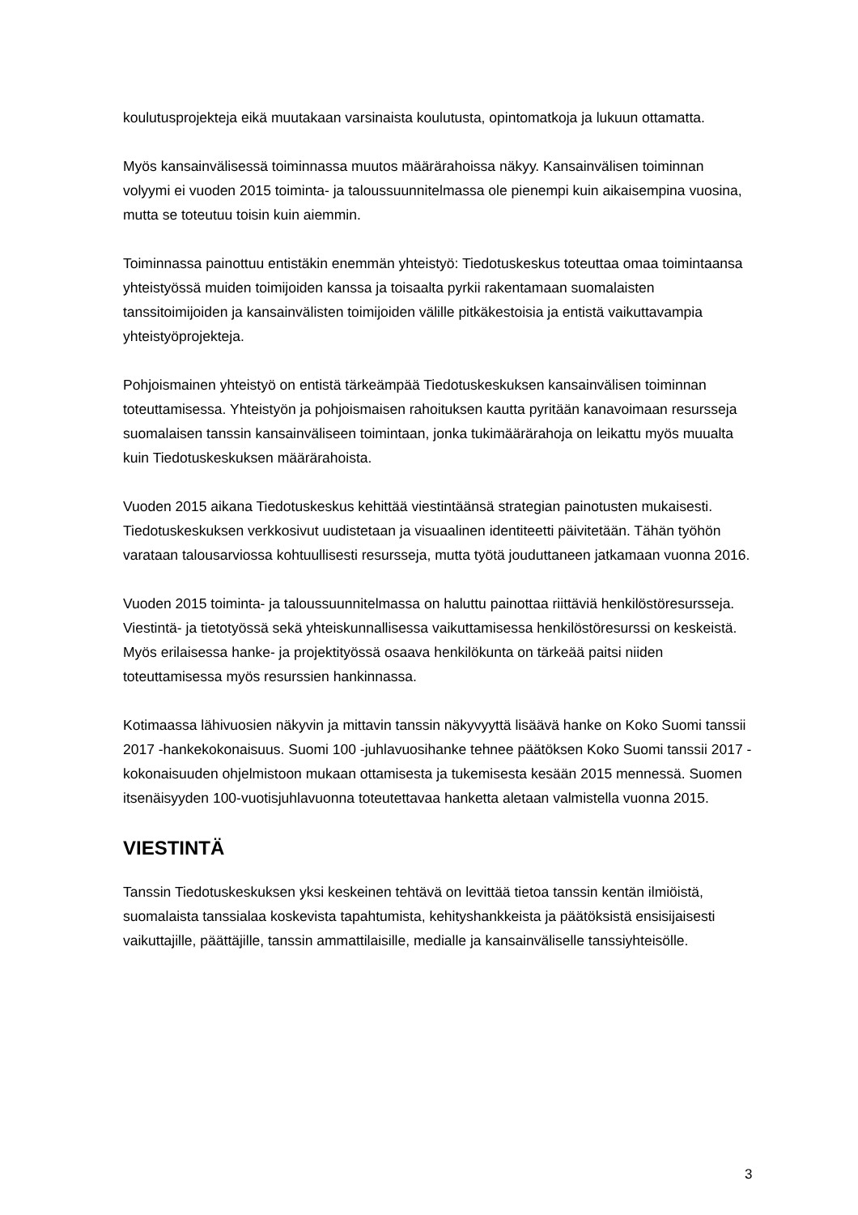koulutusprojekteja eikä muutakaan varsinaista koulutusta, opintomatkoja ja lukuun ottamatta.
Myös kansainvälisessä toiminnassa muutos määrärahoissa näkyy. Kansainvälisen toiminnan volyymi ei vuoden 2015 toiminta- ja taloussuunnitelmassa ole pienempi kuin aikaisempina vuosina, mutta se toteutuu toisin kuin aiemmin.
Toiminnassa painottuu entistäkin enemmän yhteistyö: Tiedotuskeskus toteuttaa omaa toimintaansa yhteistyössä muiden toimijoiden kanssa ja toisaalta pyrkii rakentamaan suomalaisten tanssitoimijoiden ja kansainvälisten toimijoiden välille pitkäkestoisia ja entistä vaikuttavampia yhteistyöprojekteja.
Pohjoismainen yhteistyö on entistä tärkeämpää Tiedotuskeskuksen kansainvälisen toiminnan toteuttamisessa. Yhteistyön ja pohjoismaisen rahoituksen kautta pyritään kanavoimaan resursseja suomalaisen tanssin kansainväliseen toimintaan, jonka tukimäärärahoja on leikattu myös muualta kuin Tiedotuskeskuksen määrärahoista.
Vuoden 2015 aikana Tiedotuskeskus kehittää viestintäänsä strategian painotusten mukaisesti. Tiedotuskeskuksen verkkosivut uudistetaan ja visuaalinen identiteetti päivitetään. Tähän työhön varataan talousarviossa kohtuullisesti resursseja, mutta työtä jouduttaneen jatkamaan vuonna 2016.
Vuoden 2015 toiminta- ja taloussuunnitelmassa on haluttu painottaa riittäviä henkilöstöresursseja. Viestintä- ja tietotyössä sekä yhteiskunnallisessa vaikuttamisessa henkilöstöresurssi on keskeistä. Myös erilaisessa hanke- ja projektityössä osaava henkilökunta on tärkeää paitsi niiden toteuttamisessa myös resurssien hankinnassa.
Kotimaassa lähivuosien näkyvin ja mittavin tanssin näkyvyyttä lisäävä hanke on Koko Suomi tanssii 2017 -hankekokonaisuus. Suomi 100 -juhlavuosihanke tehnee päätöksen Koko Suomi tanssii 2017 -kokonaisuuden ohjelmistoon mukaan ottamisesta ja tukemisesta kesään 2015 mennessä. Suomen itsenäisyyden 100-vuotisjuhlavuonna toteutettavaa hanketta aletaan valmistella vuonna 2015.
VIESTINTÄ
Tanssin Tiedotuskeskuksen yksi keskeinen tehtävä on levittää tietoa tanssin kentän ilmiöistä, suomalaista tanssialaa koskevista tapahtumista, kehityshankkeista ja päätöksistä ensisijaisesti vaikuttajille, päättäjille, tanssin ammattilaisille, medialle ja kansainväliselle tanssiyhteisölle.
3